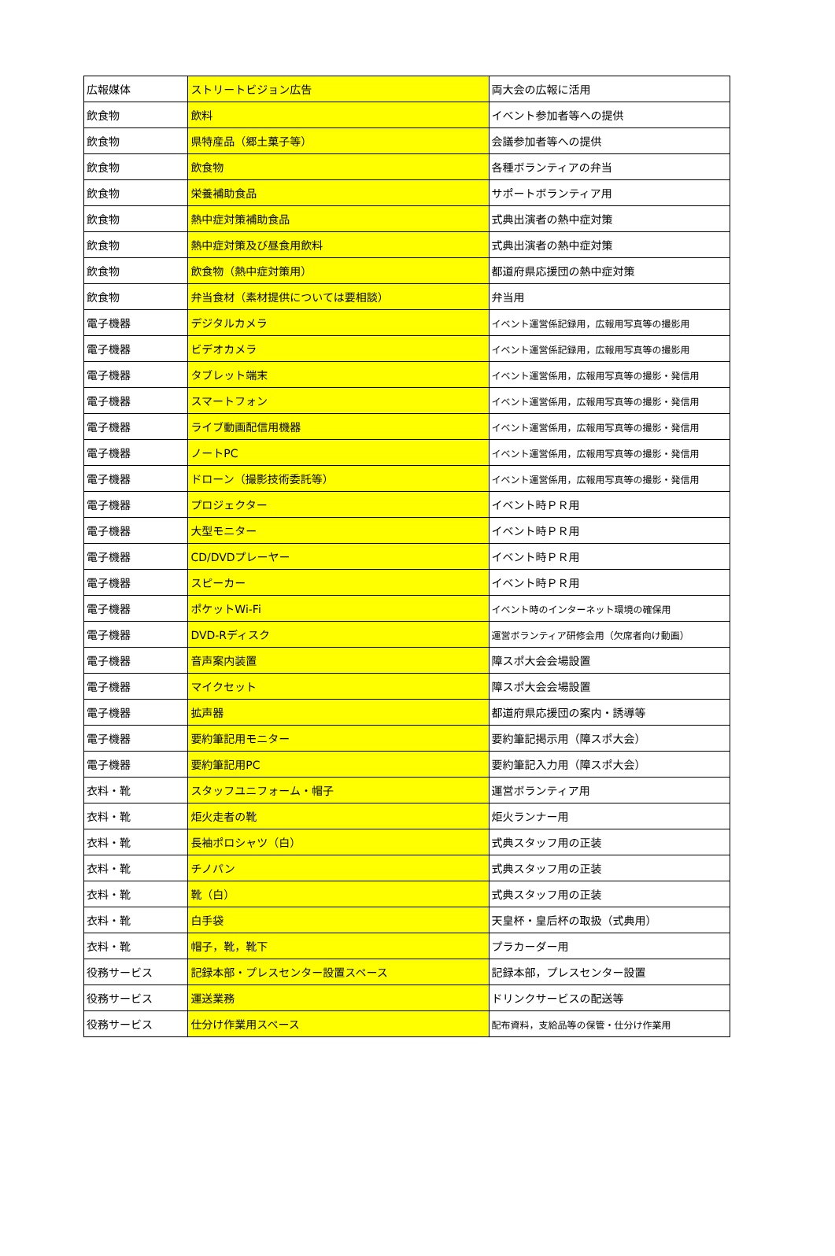| 広報媒体 | ストリートビジョン広告 | 両大会の広報に活用 |
| 飲食物 | 飲料 | イベント参加者等への提供 |
| 飲食物 | 県特産品（郷土菓子等） | 会議参加者等への提供 |
| 飲食物 | 飲食物 | 各種ボランティアの弁当 |
| 飲食物 | 栄養補助食品 | サポートボランティア用 |
| 飲食物 | 熱中症対策補助食品 | 式典出演者の熱中症対策 |
| 飲食物 | 熱中症対策及び昼食用飲料 | 式典出演者の熱中症対策 |
| 飲食物 | 飲食物（熱中症対策用） | 都道府県応援団の熱中症対策 |
| 飲食物 | 弁当食材（素材提供については要相談） | 弁当用 |
| 電子機器 | デジタルカメラ | イベント運営係記録用，広報用写真等の撮影用 |
| 電子機器 | ビデオカメラ | イベント運営係記録用，広報用写真等の撮影用 |
| 電子機器 | タブレット端末 | イベント運営係用，広報用写真等の撮影・発信用 |
| 電子機器 | スマートフォン | イベント運営係用，広報用写真等の撮影・発信用 |
| 電子機器 | ライブ動画配信用機器 | イベント運営係用，広報用写真等の撮影・発信用 |
| 電子機器 | ノートPC | イベント運営係用，広報用写真等の撮影・発信用 |
| 電子機器 | ドローン（撮影技術委託等） | イベント運営係用，広報用写真等の撮影・発信用 |
| 電子機器 | プロジェクター | イベント時ＰＲ用 |
| 電子機器 | 大型モニター | イベント時ＰＲ用 |
| 電子機器 | CD/DVDプレーヤー | イベント時ＰＲ用 |
| 電子機器 | スピーカー | イベント時ＰＲ用 |
| 電子機器 | ポケットWi-Fi | イベント時のインターネット環境の確保用 |
| 電子機器 | DVD-Rディスク | 運営ボランティア研修会用（欠席者向け動画） |
| 電子機器 | 音声案内装置 | 障スポ大会会場設置 |
| 電子機器 | マイクセット | 障スポ大会会場設置 |
| 電子機器 | 拡声器 | 都道府県応援団の案内・誘導等 |
| 電子機器 | 要約筆記用モニター | 要約筆記掲示用（障スポ大会） |
| 電子機器 | 要約筆記用PC | 要約筆記入力用（障スポ大会） |
| 衣料・靴 | スタッフユニフォーム・帽子 | 運営ボランティア用 |
| 衣料・靴 | 炬火走者の靴 | 炬火ランナー用 |
| 衣料・靴 | 長袖ポロシャツ（白） | 式典スタッフ用の正装 |
| 衣料・靴 | チノパン | 式典スタッフ用の正装 |
| 衣料・靴 | 靴（白） | 式典スタッフ用の正装 |
| 衣料・靴 | 白手袋 | 天皇杯・皇后杯の取扱（式典用） |
| 衣料・靴 | 帽子，靴，靴下 | プラカーダー用 |
| 役務サービス | 記録本部・プレスセンター設置スペース | 記録本部，プレスセンター設置 |
| 役務サービス | 運送業務 | ドリンクサービスの配送等 |
| 役務サービス | 仕分け作業用スペース | 配布資料，支給品等の保管・仕分け作業用 |